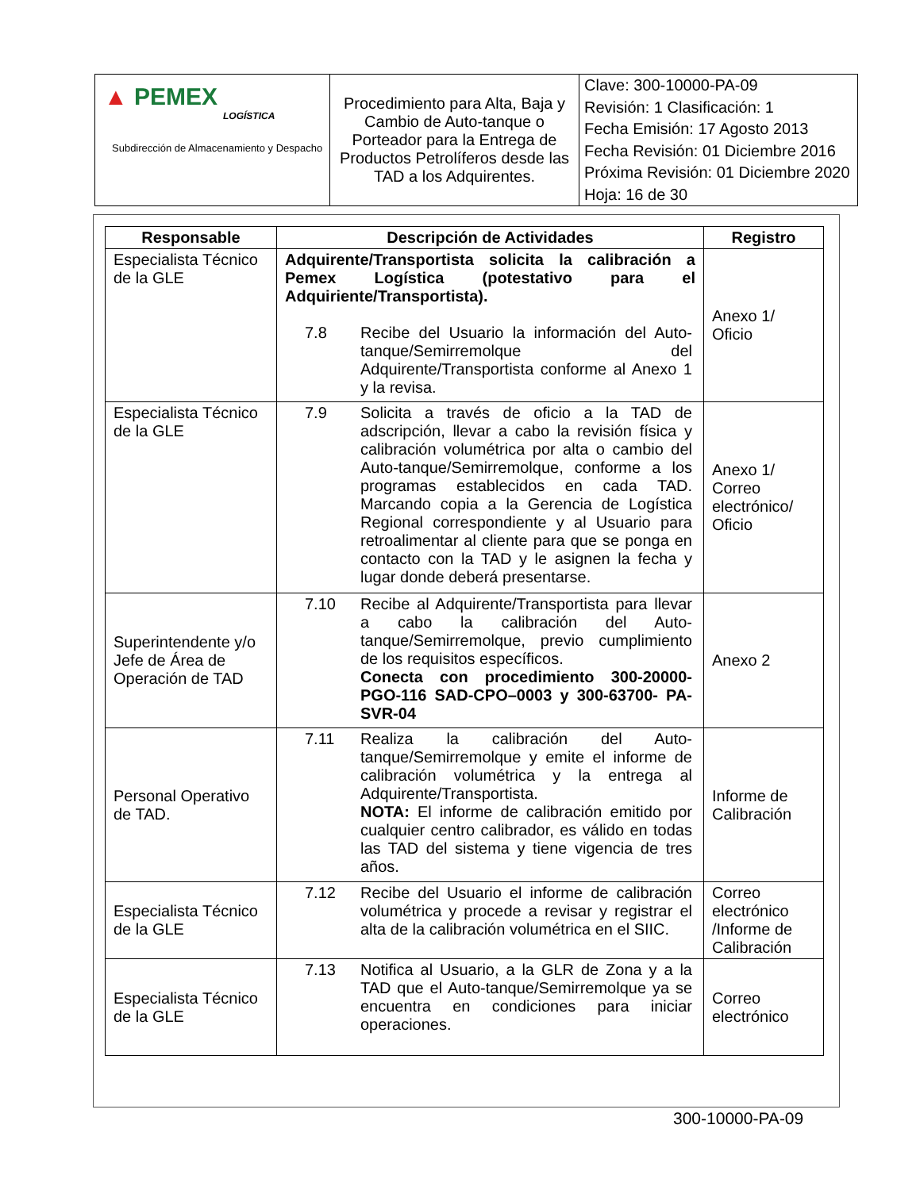| ▲ PEMEX LOGÍSTICA Subdirección de Almacenamiento y Despacho | Procedimiento para Alta, Baja y Cambio de Auto-tanque o Porteador para la Entrega de Productos Petrolíferos desde las TAD a los Adquirentes. | Clave: 300-10000-PA-09 Revisión: 1 Clasificación: 1 Fecha Emisión: 17 Agosto 2013 Fecha Revisión: 01 Diciembre 2016 Próxima Revisión: 01 Diciembre 2020 Hoja: 16 de 30 |
| Responsable | Descripción de Actividades | Registro |
| --- | --- | --- |
| Especialista Técnico de la GLE | Adquirente/Transportista solicita la calibración a Pemex Logística (potestativo para el Adquiriente/Transportista). 7.8 Recibe del Usuario la información del Auto-tanque/Semirremolque del Adquirente/Transportista conforme al Anexo 1 y la revisa. | Anexo 1/ Oficio |
| Especialista Técnico de la GLE | 7.9 Solicita a través de oficio a la TAD de adscripción, llevar a cabo la revisión física y calibración volumétrica por alta o cambio del Auto-tanque/Semirremolque, conforme a los programas establecidos en cada TAD. Marcando copia a la Gerencia de Logística Regional correspondiente y al Usuario para retroalimentar al cliente para que se ponga en contacto con la TAD y le asignen la fecha y lugar donde deberá presentarse. | Anexo 1/ Correo electrónico/ Oficio |
| Superintendente y/o Jefe de Área de Operación de TAD | 7.10 Recibe al Adquirente/Transportista para llevar a cabo la calibración del Auto-tanque/Semirremolque, previo cumplimiento de los requisitos específicos. Conecta con procedimiento 300-20000-PGO-116 SAD-CPO–0003 y 300-63700- PA-SVR-04 | Anexo 2 |
| Personal Operativo de TAD. | 7.11 Realiza la calibración del Auto-tanque/Semirremolque y emite el informe de calibración volumétrica y la entrega al Adquirente/Transportista. NOTA: El informe de calibración emitido por cualquier centro calibrador, es válido en todas las TAD del sistema y tiene vigencia de tres años. | Informe de Calibración |
| Especialista Técnico de la GLE | 7.12 Recibe del Usuario el informe de calibración volumétrica y procede a revisar y registrar el alta de la calibración volumétrica en el SIIC. | Correo electrónico /Informe de Calibración |
| Especialista Técnico de la GLE | 7.13 Notifica al Usuario, a la GLR de Zona y a la TAD que el Auto-tanque/Semirremolque ya se encuentra en condiciones para iniciar operaciones. | Correo electrónico |
300-10000-PA-09